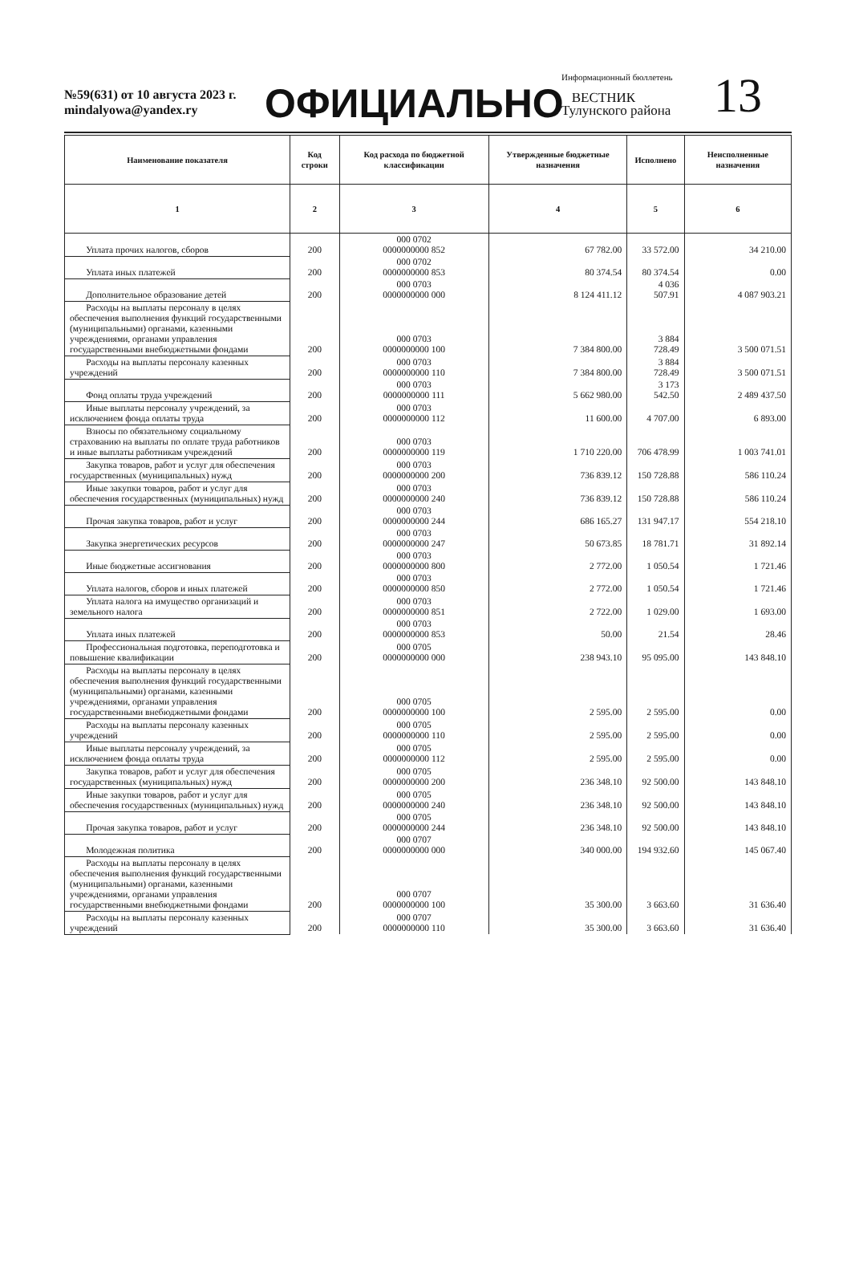№59(631) от 10 августа 2023 г.
mindalyowa@yandex.ry
ОФИЦИАЛЬНО
Информационный бюллетень
ВЕСТНИК
Тулунского района
13
| Наименование показателя | Код строки | Код расхода по бюджетной классификации | Утвержденные бюджетные назначения | Исполнено | Неисполненные назначения |
| --- | --- | --- | --- | --- | --- |
| 1 | 2 | 3 | 4 | 5 | 6 |
| Уплата прочих налогов, сборов | 200 | 000 0702 0000000000 852 | 67 782.00 | 33 572.00 | 34 210.00 |
| Уплата иных платежей | 200 | 000 0702 0000000000 853 | 80 374.54 | 80 374.54 | 0.00 |
| Дополнительное образование детей | 200 | 000 0703 0000000000 000 | 8 124 411.12 | 4 036 507.91 | 4 087 903.21 |
| Расходы на выплаты персоналу в целях обеспечения выполнения функций государственными (муниципальными) органами, казенными учреждениями, органами управления государственными внебюджетными фондами | 200 | 000 0703 0000000000 100 | 7 384 800.00 | 3 884 728.49 | 3 500 071.51 |
| Расходы на выплаты персоналу казенных учреждений | 200 | 000 0703 0000000000 110 | 7 384 800.00 | 3 884 728.49 | 3 500 071.51 |
| Фонд оплаты труда учреждений | 200 | 000 0703 0000000000 111 | 5 662 980.00 | 3 173 542.50 | 2 489 437.50 |
| Иные выплаты персоналу учреждений, за исключением фонда оплаты труда | 200 | 000 0703 0000000000 112 | 11 600.00 | 4 707.00 | 6 893.00 |
| Взносы по обязательному социальному страхованию на выплаты по оплате труда работников и иные выплаты работникам учреждений | 200 | 000 0703 0000000000 119 | 1 710 220.00 | 706 478.99 | 1 003 741.01 |
| Закупка товаров, работ и услуг для обеспечения государственных (муниципальных) нужд | 200 | 000 0703 0000000000 200 | 736 839.12 | 150 728.88 | 586 110.24 |
| Иные закупки товаров, работ и услуг для обеспечения государственных (муниципальных) нужд | 200 | 000 0703 0000000000 240 | 736 839.12 | 150 728.88 | 586 110.24 |
| Прочая закупка товаров, работ и услуг | 200 | 000 0703 0000000000 244 | 686 165.27 | 131 947.17 | 554 218.10 |
| Закупка энергетических ресурсов | 200 | 000 0703 0000000000 247 | 50 673.85 | 18 781.71 | 31 892.14 |
| Иные бюджетные ассигнования | 200 | 000 0703 0000000000 800 | 2 772.00 | 1 050.54 | 1 721.46 |
| Уплата налогов, сборов и иных платежей | 200 | 000 0703 0000000000 850 | 2 772.00 | 1 050.54 | 1 721.46 |
| Уплата налога на имущество организаций и земельного налога | 200 | 000 0703 0000000000 851 | 2 722.00 | 1 029.00 | 1 693.00 |
| Уплата иных платежей | 200 | 000 0703 0000000000 853 | 50.00 | 21.54 | 28.46 |
| Профессиональная подготовка, переподготовка и повышение квалификации | 200 | 000 0705 0000000000 000 | 238 943.10 | 95 095.00 | 143 848.10 |
| Расходы на выплаты персоналу в целях обеспечения выполнения функций государственными (муниципальными) органами, казенными учреждениями, органами управления государственными внебюджетными фондами | 200 | 000 0705 0000000000 100 | 2 595.00 | 2 595.00 | 0.00 |
| Расходы на выплаты персоналу казенных учреждений | 200 | 000 0705 0000000000 110 | 2 595.00 | 2 595.00 | 0.00 |
| Иные выплаты персоналу учреждений, за исключением фонда оплаты труда | 200 | 000 0705 0000000000 112 | 2 595.00 | 2 595.00 | 0.00 |
| Закупка товаров, работ и услуг для обеспечения государственных (муниципальных) нужд | 200 | 000 0705 0000000000 200 | 236 348.10 | 92 500.00 | 143 848.10 |
| Иные закупки товаров, работ и услуг для обеспечения государственных (муниципальных) нужд | 200 | 000 0705 0000000000 240 | 236 348.10 | 92 500.00 | 143 848.10 |
| Прочая закупка товаров, работ и услуг | 200 | 000 0705 0000000000 244 | 236 348.10 | 92 500.00 | 143 848.10 |
| Молодежная политика | 200 | 000 0707 0000000000 000 | 340 000.00 | 194 932.60 | 145 067.40 |
| Расходы на выплаты персоналу в целях обеспечения выполнения функций государственными (муниципальными) органами, казенными учреждениями, органами управления государственными внебюджетными фондами | 200 | 000 0707 0000000000 100 | 35 300.00 | 3 663.60 | 31 636.40 |
| Расходы на выплаты персоналу казенных учреждений | 200 | 000 0707 0000000000 110 | 35 300.00 | 3 663.60 | 31 636.40 |